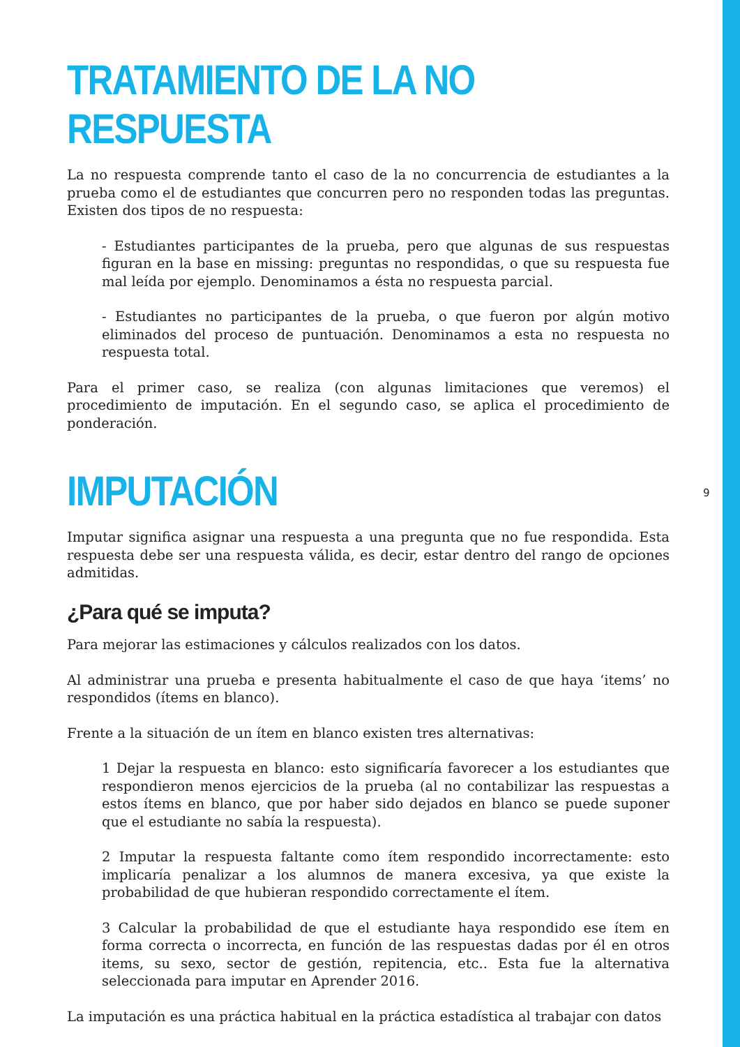TRATAMIENTO DE LA NO RESPUESTA
La no respuesta comprende tanto el caso de la no concurrencia de estudiantes a la prueba como el de estudiantes que concurren pero no responden todas las preguntas. Existen dos tipos de no respuesta:
- Estudiantes participantes de la prueba, pero que algunas de sus respuestas figuran en la base en missing: preguntas no respondidas, o que su respuesta fue mal leída por ejemplo. Denominamos a ésta no respuesta parcial.
- Estudiantes no participantes de la prueba, o que fueron por algún motivo eliminados del proceso de puntuación. Denominamos a esta no respuesta no respuesta total.
Para el primer caso, se realiza (con algunas limitaciones que veremos) el procedimiento de imputación. En el segundo caso, se aplica el procedimiento de ponderación.
IMPUTACIÓN
Imputar significa asignar una respuesta a una pregunta que no fue respondida. Esta respuesta debe ser una respuesta válida, es decir, estar dentro del rango de opciones admitidas.
¿Para qué se imputa?
Para mejorar las estimaciones y cálculos realizados con los datos.
Al administrar una prueba e presenta habitualmente el caso de que haya ‘items’ no respondidos (ítems en blanco).
Frente a la situación de un ítem en blanco existen tres alternativas:
1 Dejar la respuesta en blanco: esto significaría favorecer a los estudiantes que respondieron menos ejercicios de la prueba (al no contabilizar las respuestas a estos ítems en blanco, que por haber sido dejados en blanco se puede suponer que el estudiante no sabía la respuesta).
2 Imputar la respuesta faltante como ítem respondido incorrectamente: esto implicaría penalizar a los alumnos de manera excesiva, ya que existe la probabilidad de que hubieran respondido correctamente el ítem.
3 Calcular la probabilidad de que el estudiante haya respondido ese ítem en forma correcta o incorrecta, en función de las respuestas dadas por él en otros items, su sexo, sector de gestión, repitencia, etc.. Esta fue la alternativa seleccionada para imputar en Aprender 2016.
La imputación es una práctica habitual en la práctica estadística al trabajar con datos
9